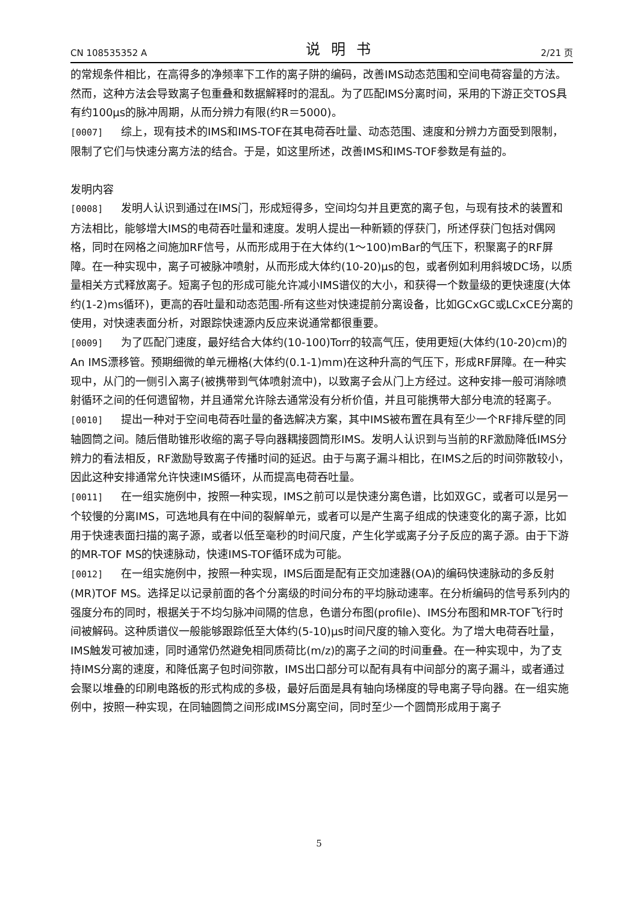CN 108535352 A 说明书 2/21 页
的常规条件相比，在高得多的净频率下工作的离子阱的编码，改善IMS动态范围和空间电荷容量的方法。然而，这种方法会导致离子包重叠和数据解释时的混乱。为了匹配IMS分离时间，采用的下游正交TOS具有约100μs的脉冲周期，从而分辨力有限(约R＝5000)。
[0007] 综上，现有技术的IMS和IMS-TOF在其电荷吞吐量、动态范围、速度和分辨力方面受到限制，限制了它们与快速分离方法的结合。于是，如这里所述，改善IMS和IMS-TOF参数是有益的。
发明内容
[0008] 发明人认识到通过在IMS门，形成短得多，空间均匀并且更宽的离子包，与现有技术的装置和方法相比，能够增大IMS的电荷吞吐量和速度。发明人提出一种新颖的俘获门，所述俘获门包括对偶网格，同时在网格之间施加RF信号，从而形成用于在大体约(1～100)mBar的气压下，积聚离子的RF屏障。在一种实现中，离子可被脉冲喷射，从而形成大体约(10-20)μs的包，或者例如利用斜坡DC场，以质量相关方式释放离子。短离子包的形成可能允许减小IMS谱仪的大小，和获得一个数量级的更快速度(大体约(1-2)ms循环)，更高的吞吐量和动态范围-所有这些对快速提前分离设备，比如GCxGC或LCxCE分离的使用，对快速表面分析，对跟踪快速源内反应来说通常都很重要。
[0009] 为了匹配门速度，最好结合大体约(10-100)Torr的较高气压，使用更短(大体约(10-20)cm)的An IMS漂移管。预期细微的单元栅格(大体约(0.1-1)mm)在这种升高的气压下，形成RF屏障。在一种实现中，从门的一侧引入离子(被携带到气体喷射流中)，以致离子会从门上方经过。这种安排一般可消除喷射循环之间的任何遗留物，并且通常允许除去通常没有分析价值，并且可能携带大部分电流的轻离子。
[0010] 提出一种对于空间电荷吞吐量的备选解决方案，其中IMS被布置在具有至少一个RF排斥壁的同轴圆筒之间。随后借助锥形收缩的离子导向器耦接圆筒形IMS。发明人认识到与当前的RF激励降低IMS分辨力的看法相反，RF激励导致离子传播时间的延迟。由于与离子漏斗相比，在IMS之后的时间弥散较小，因此这种安排通常允许快速IMS循环，从而提高电荷吞吐量。
[0011] 在一组实施例中，按照一种实现，IMS之前可以是快速分离色谱，比如双GC，或者可以是另一个较慢的分离IMS，可选地具有在中间的裂解单元，或者可以是产生离子组成的快速变化的离子源，比如用于快速表面扫描的离子源，或者以低至毫秒的时间尺度，产生化学或离子分子反应的离子源。由于下游的MR-TOF MS的快速脉动，快速IMS-TOF循环成为可能。
[0012] 在一组实施例中，按照一种实现，IMS后面是配有正交加速器(OA)的编码快速脉动的多反射(MR)TOF MS。选择足以记录前面的各个分离级的时间分布的平均脉动速率。在分析编码的信号系列内的强度分布的同时，根据关于不均匀脉冲间隔的信息，色谱分布图(profile)、IMS分布图和MR-TOF飞行时间被解码。这种质谱仪一般能够跟踪低至大体约(5-10)μs时间尺度的输入变化。为了增大电荷吞吐量，IMS触发可被加速，同时通常仍然避免相同质荷比(m/z)的离子之间的时间重叠。在一种实现中，为了支持IMS分离的速度，和降低离子包时间弥散，IMS出口部分可以配有具有中间部分的离子漏斗，或者通过会聚以堆叠的印刷电路板的形式构成的多极，最好后面是具有轴向场梯度的导电离子导向器。在一组实施例中，按照一种实现，在同轴圆筒之间形成IMS分离空间，同时至少一个圆筒形成用于离子
5